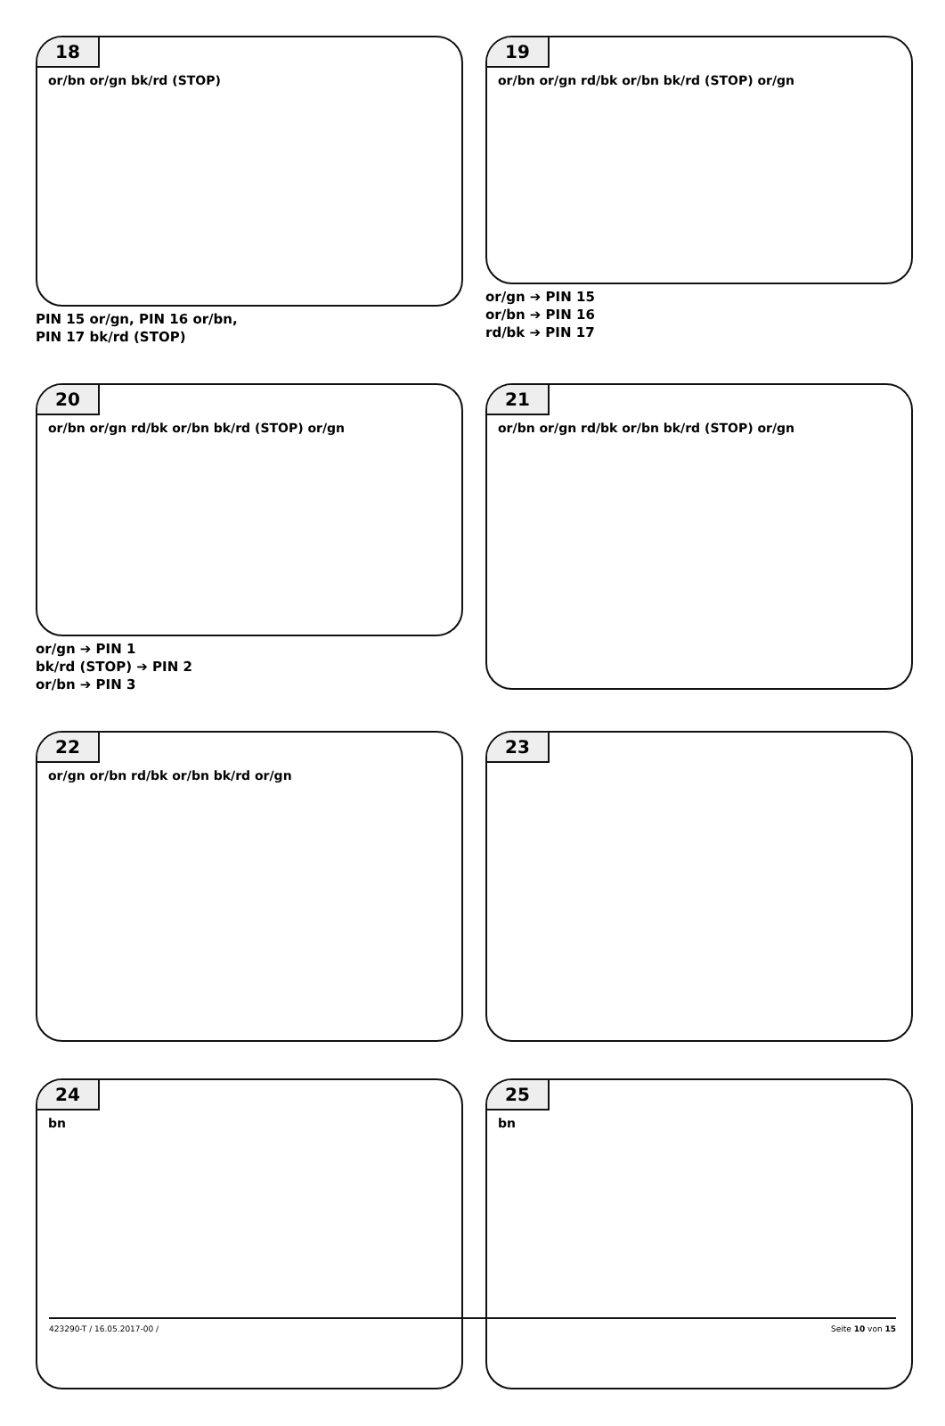18
or/bn or/gn bk/rd (STOP)
PIN 15 or/gn, PIN 16 or/bn,
PIN 17 bk/rd (STOP)
19
or/bn or/gn rd/bk or/bn bk/rd (STOP) or/gn
or/gn ➔ PIN 15
or/bn ➔ PIN 16
rd/bk ➔ PIN 17
20
or/bn or/gn rd/bk or/bn bk/rd (STOP) or/gn
or/gn ➔ PIN 1
bk/rd (STOP) ➔ PIN 2
or/bn ➔ PIN 3
21
or/bn or/gn rd/bk or/bn bk/rd (STOP) or/gn
22
or/gn or/bn rd/bk or/bn bk/rd or/gn
23
24
bn
25
bn
423290-T / 16.05.2017-00 / Seite 10 von 15